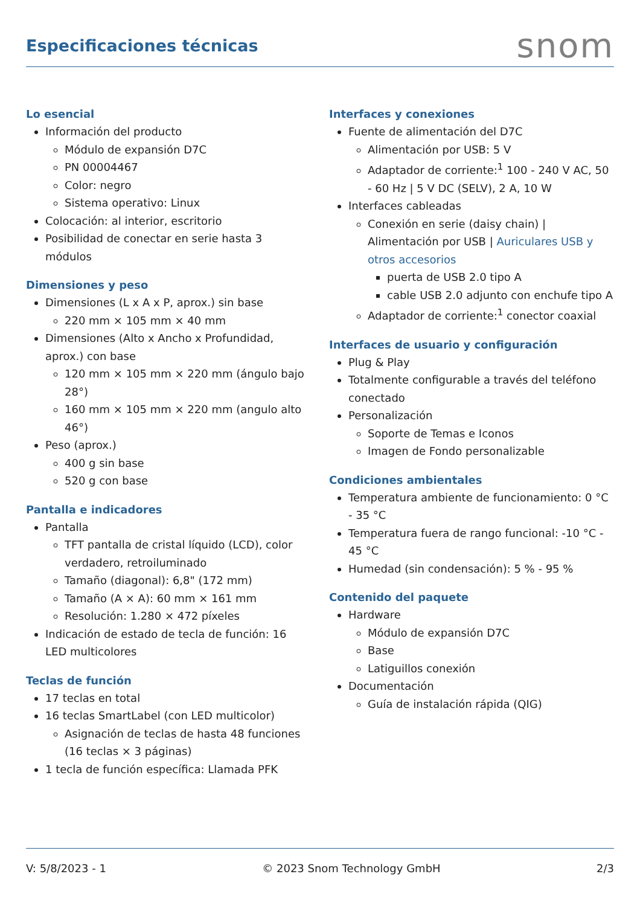Especificaciones técnicas
snom
Lo esencial
Información del producto
Módulo de expansión D7C
PN 00004467
Color: negro
Sistema operativo: Linux
Colocación: al interior, escritorio
Posibilidad de conectar en serie hasta 3 módulos
Dimensiones y peso
Dimensiones (L x A x P, aprox.) sin base
220 mm × 105 mm × 40 mm
Dimensiones (Alto x Ancho x Profundidad, aprox.) con base
120 mm × 105 mm × 220 mm (ángulo bajo 28°)
160 mm × 105 mm × 220 mm (angulo alto 46°)
Peso (aprox.)
400 g sin base
520 g con base
Pantalla e indicadores
Pantalla
TFT pantalla de cristal líquido (LCD), color verdadero, retroiluminado
Tamaño (diagonal): 6,8" (172 mm)
Tamaño (A × A): 60 mm × 161 mm
Resolución: 1.280 × 472 píxeles
Indicación de estado de tecla de función: 16 LED multicolores
Teclas de función
17 teclas en total
16 teclas SmartLabel (con LED multicolor)
Asignación de teclas de hasta 48 funciones (16 teclas × 3 páginas)
1 tecla de función específica: Llamada PFK
Interfaces y conexiones
Fuente de alimentación del D7C
Alimentación por USB: 5 V
Adaptador de corriente:<sup>1</sup> 100 - 240 V AC, 50 - 60 Hz | 5 V DC (SELV), 2 A, 10 W
Interfaces cableadas
Conexión en serie (daisy chain) | Alimentación por USB | Auriculares USB y otros accesorios
puerta de USB 2.0 tipo A
cable USB 2.0 adjunto con enchufe tipo A
Adaptador de corriente:<sup>1</sup> conector coaxial
Interfaces de usuario y configuración
Plug & Play
Totalmente configurable a través del teléfono conectado
Personalización
Soporte de Temas e Iconos
Imagen de Fondo personalizable
Condiciones ambientales
Temperatura ambiente de funcionamiento: 0 °C - 35 °C
Temperatura fuera de rango funcional: -10 °C - 45 °C
Humedad (sin condensación): 5 % - 95 %
Contenido del paquete
Hardware
Módulo de expansión D7C
Base
Latiguillos conexión
Documentación
Guía de instalación rápida (QIG)
V: 5/8/2023 - 1 © 2023 Snom Technology GmbH 2/3